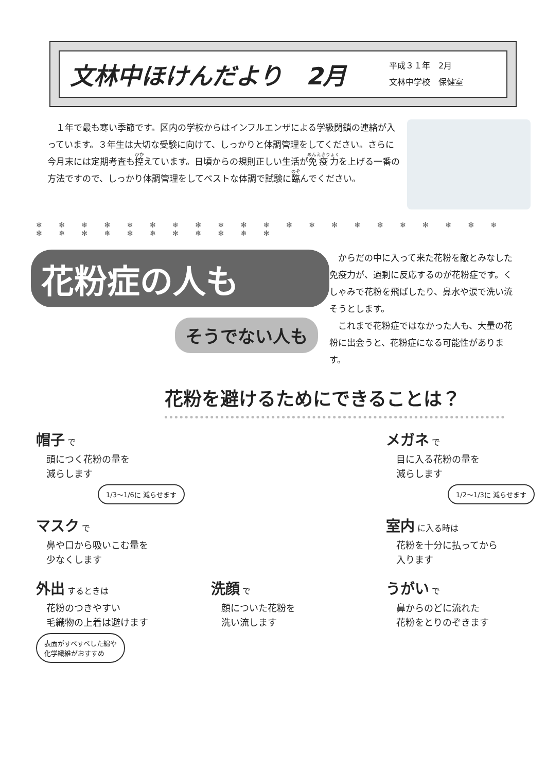文林中ほけんだより　2月
平成３１年　2月
文林中学校　保健室
　１年で最も寒い季節です。区内の学校からはインフルエンザによる学級閉鎖の連絡が入っています。３年生は大切な受験に向けて、しっかりと体調管理をしてください。さらに今月末には定期考査も控えています。日頃からの規則正しい生活が免疫力を上げる一番の方法ですので、しっかり体調管理をしてベストな体調で試験に臨んでください。
❄ ✻ ❄ ✻ ❄ ✻ ❄ ✻ ❄ ✻ ❄ ✻ ❄ ✻ ❄ ✻ ❄ ✻ ❄ ✻ ❄ ✻ ❄ ✻ ❄ ✻ ❄ ✻ ❄ ✻ ❄ ✻
花粉症の人も
そうでない人も
　からだの中に入って来た花粉を敵とみなした免疫力が、過剰に反応するのが花粉症です。くしゃみで花粉を飛ばしたり、鼻水や涙で洗い流そうとします。
　これまで花粉症ではなかった人も、大量の花粉に出会うと、花粉症になる可能性があります。
花粉を避けるためにできることは？
帽子 で
頭につく花粉の量を
減らします
1/3～1/6に 減らせます
メガネ で
目に入る花粉の量を
減らします
1/2～1/3に 減らせます
マスク で
鼻や口から吸いこむ量を
少なくします
室内 に入る時は
花粉を十分に払ってから
入ります
外出 するときは
花粉のつきやすい
毛織物の上着は避けます
表面がすべすべした綿や
化学繊維がおすすめ
洗顔 で
顔についた花粉を
洗い流します
うがい で
鼻からのどに流れた
花粉をとりのぞきます